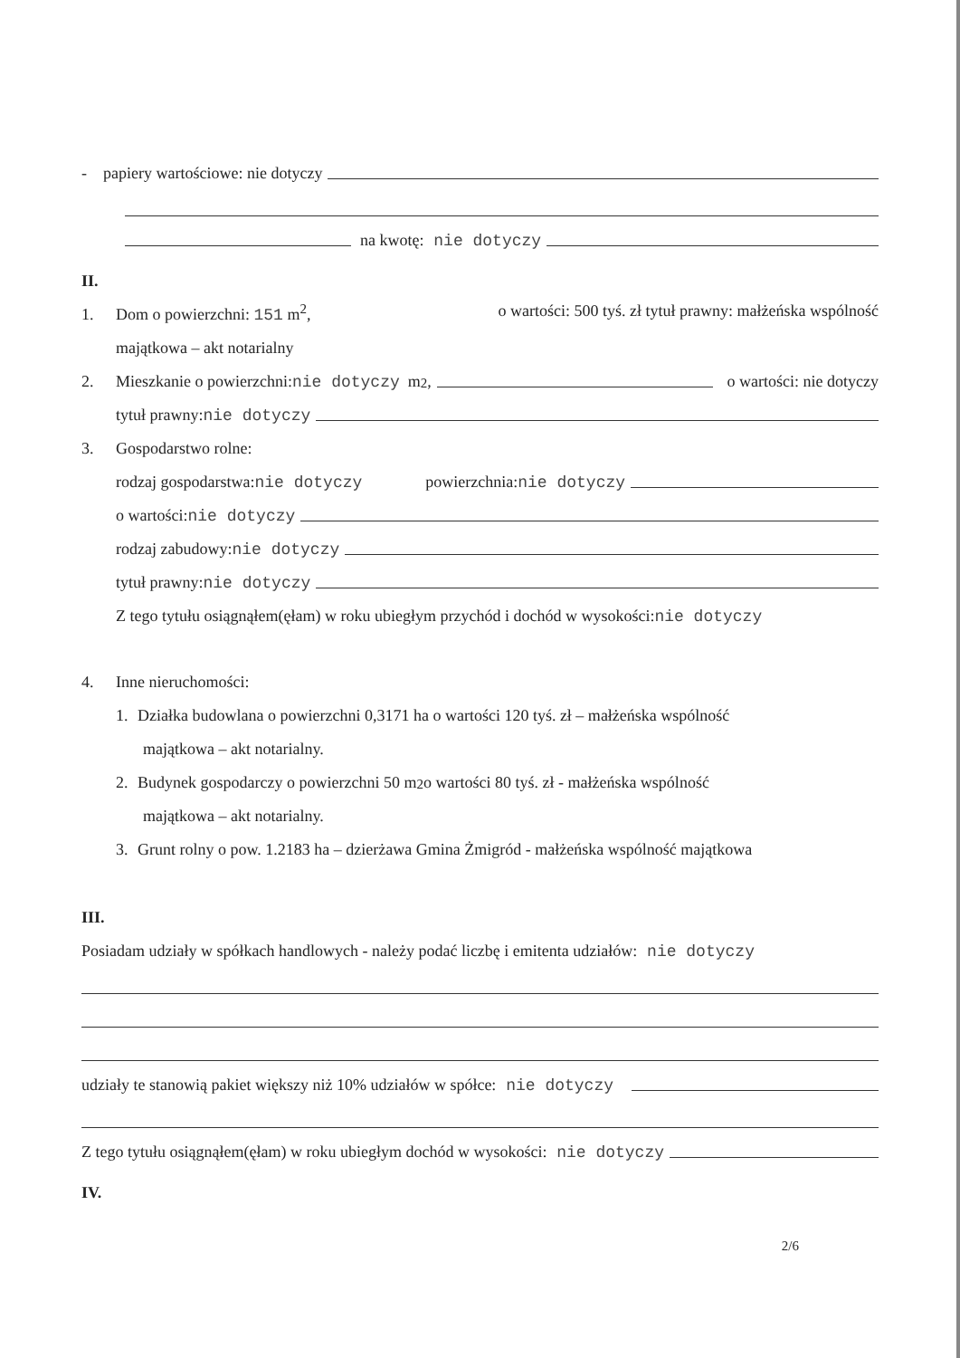- papiery wartościowe: nie dotyczy
na kwotę: nie dotyczy
II.
1. Dom o powierzchni: 151 m<sup>2</sup>, o wartości: 500 tyś. zł tytuł prawny: małżeńska wspólność
majątkowa – akt notarialny
2. Mieszkanie o powierzchni: nie dotyczy m<sup>2</sup>, o wartości: nie dotyczy
tytuł prawny: nie dotyczy
3. Gospodarstwo rolne:
rodzaj gospodarstwa: nie dotyczy powierzchnia: nie dotyczy
o wartości: nie dotyczy
rodzaj zabudowy: nie dotyczy
tytuł prawny: nie dotyczy
Z tego tytułu osiągnąłem(ęłam) w roku ubiegłym przychód i dochód w wysokości: nie dotyczy
4. Inne nieruchomości:
1. Działka budowlana o powierzchni 0,3171 ha o wartości 120 tyś. zł – małżeńska wspólność
majątkowa – akt notarialny.
2. Budynek gospodarczy o powierzchni 50 m<sup>2</sup> o wartości 80 tyś. zł - małżeńska wspólność
majątkowa – akt notarialny.
3. Grunt rolny o pow. 1.2183 ha – dzierżawa Gmina Żmigród - małżeńska wspólność majątkowa
III.
Posiadam udziały w spółkach handlowych - należy podać liczbę i emitenta udziałów: nie dotyczy
udziały te stanowią pakiet większy niż 10% udziałów w spółce: nie dotyczy
Z tego tytułu osiągnąłem(ęłam) w roku ubiegłym dochód w wysokości: nie dotyczy
IV.
2/6